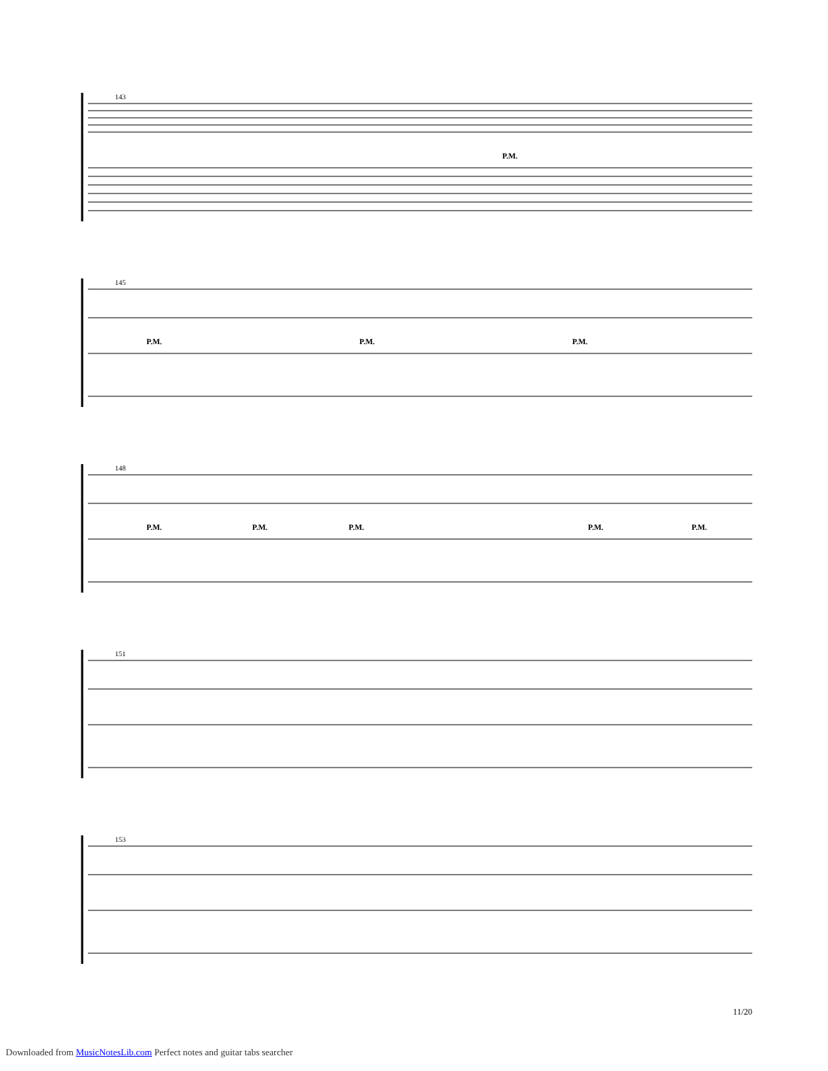143
P.M.
145
P.M. P.M. P.M.
148
P.M. P.M. P.M. P.M. P.M.
151
153
11/20
Downloaded from MusicNotesLib.com Perfect notes and guitar tabs searcher